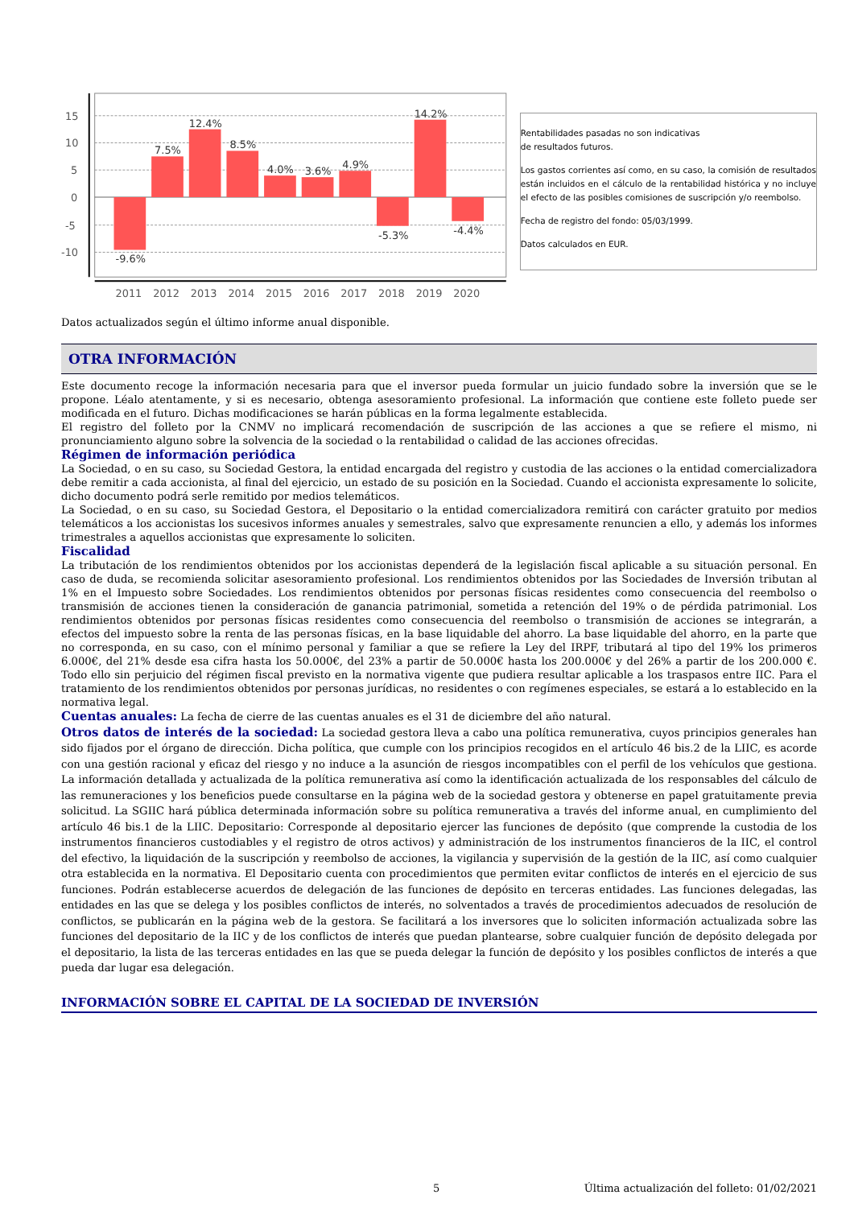15
10
5
0
-5
-10
-9.6%
7.5%
12.4%
8.5%
4.0%
3.6%
4.9%
-5.3%
14.2%
-4.4%
2011
2012
2013
2014
2015
2016
2017
2018
2019
2020
Rentabilidades pasadas no son indicativas
de resultados futuros.
Los gastos corrientes así como, en su caso, la comisión de resultados están incluidos en el cálculo de la rentabilidad histórica y no incluye el efecto de las posibles comisiones de suscripción y/o reembolso.
Fecha de registro del fondo: 05/03/1999.
Datos calculados en EUR.
Datos actualizados según el último informe anual disponible.
OTRA INFORMACIÓN
Este documento recoge la información necesaria para que el inversor pueda formular un juicio fundado sobre la inversión que se le propone. Léalo atentamente, y si es necesario, obtenga asesoramiento profesional. La información que contiene este folleto puede ser modificada en el futuro. Dichas modificaciones se harán públicas en la forma legalmente establecida.
El registro del folleto por la CNMV no implicará recomendación de suscripción de las acciones a que se refiere el mismo, ni pronunciamiento alguno sobre la solvencia de la sociedad o la rentabilidad o calidad de las acciones ofrecidas.
Régimen de información periódica
La Sociedad, o en su caso, su Sociedad Gestora, la entidad encargada del registro y custodia de las acciones o la entidad comercializadora debe remitir a cada accionista, al final del ejercicio, un estado de su posición en la Sociedad. Cuando el accionista expresamente lo solicite, dicho documento podrá serle remitido por medios telemáticos.
La Sociedad, o en su caso, su Sociedad Gestora, el Depositario o la entidad comercializadora remitirá con carácter gratuito por medios telemáticos a los accionistas los sucesivos informes anuales y semestrales, salvo que expresamente renuncien a ello, y además los informes trimestrales a aquellos accionistas que expresamente lo soliciten.
Fiscalidad
La tributación de los rendimientos obtenidos por los accionistas dependerá de la legislación fiscal aplicable a su situación personal. En caso de duda, se recomienda solicitar asesoramiento profesional. Los rendimientos obtenidos por las Sociedades de Inversión tributan al 1% en el Impuesto sobre Sociedades. Los rendimientos obtenidos por personas físicas residentes como consecuencia del reembolso o transmisión de acciones tienen la consideración de ganancia patrimonial, sometida a retención del 19% o de pérdida patrimonial. Los rendimientos obtenidos por personas físicas residentes como consecuencia del reembolso o transmisión de acciones se integrarán, a efectos del impuesto sobre la renta de las personas físicas, en la base liquidable del ahorro. La base liquidable del ahorro, en la parte que no corresponda, en su caso, con el mínimo personal y familiar a que se refiere la Ley del IRPF, tributará al tipo del 19% los primeros 6.000€, del 21% desde esa cifra hasta los 50.000€, del 23% a partir de 50.000€ hasta los 200.000€ y del 26% a partir de los 200.000 €. Todo ello sin perjuicio del régimen fiscal previsto en la normativa vigente que pudiera resultar aplicable a los traspasos entre IIC. Para el tratamiento de los rendimientos obtenidos por personas jurídicas, no residentes o con regímenes especiales, se estará a lo establecido en la normativa legal.
Cuentas anuales: La fecha de cierre de las cuentas anuales es el 31 de diciembre del año natural.
Otros datos de interés de la sociedad: La sociedad gestora lleva a cabo una política remunerativa, cuyos principios generales han sido fijados por el órgano de dirección. Dicha política, que cumple con los principios recogidos en el artículo 46 bis.2 de la LIIC, es acorde con una gestión racional y eficaz del riesgo y no induce a la asunción de riesgos incompatibles con el perfil de los vehículos que gestiona. La información detallada y actualizada de la política remunerativa así como la identificación actualizada de los responsables del cálculo de las remuneraciones y los beneficios puede consultarse en la página web de la sociedad gestora y obtenerse en papel gratuitamente previa solicitud. La SGIIC hará pública determinada información sobre su política remunerativa a través del informe anual, en cumplimiento del artículo 46 bis.1 de la LIIC. Depositario: Corresponde al depositario ejercer las funciones de depósito (que comprende la custodia de los instrumentos financieros custodiables y el registro de otros activos) y administración de los instrumentos financieros de la IIC, el control del efectivo, la liquidación de la suscripción y reembolso de acciones, la vigilancia y supervisión de la gestión de la IIC, así como cualquier otra establecida en la normativa. El Depositario cuenta con procedimientos que permiten evitar conflictos de interés en el ejercicio de sus funciones. Podrán establecerse acuerdos de delegación de las funciones de depósito en terceras entidades. Las funciones delegadas, las entidades en las que se delega y los posibles conflictos de interés, no solventados a través de procedimientos adecuados de resolución de conflictos, se publicarán en la página web de la gestora. Se facilitará a los inversores que lo soliciten información actualizada sobre las funciones del depositario de la IIC y de los conflictos de interés que puedan plantearse, sobre cualquier función de depósito delegada por el depositario, la lista de las terceras entidades en las que se pueda delegar la función de depósito y los posibles conflictos de interés a que pueda dar lugar esa delegación.
INFORMACIÓN SOBRE EL CAPITAL DE LA SOCIEDAD DE INVERSIÓN
5 Última actualización del folleto: 01/02/2021